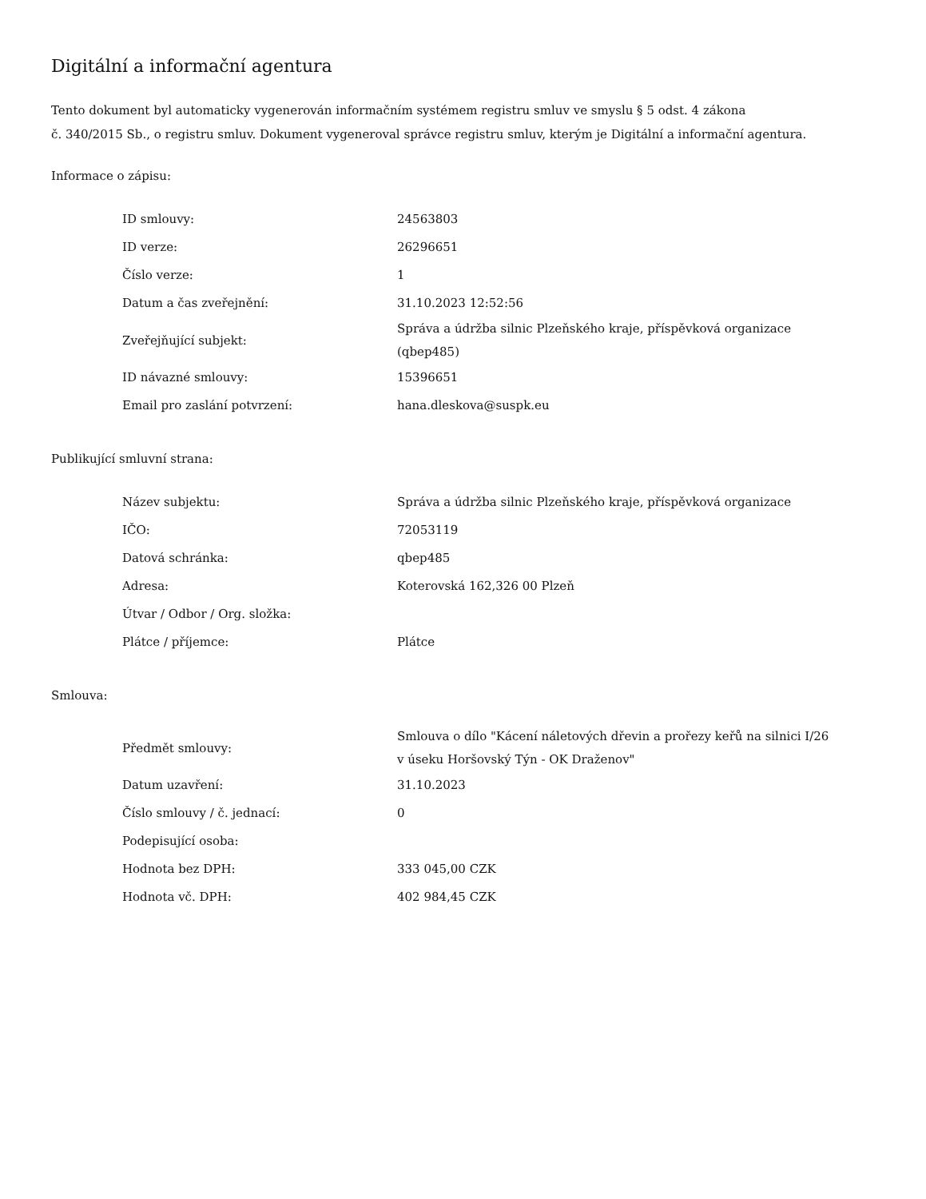Digitální a informační agentura
Tento dokument byl automaticky vygenerován informačním systémem registru smluv ve smyslu § 5 odst. 4 zákona
č. 340/2015 Sb., o registru smluv. Dokument vygeneroval správce registru smluv, kterým je Digitální a informační agentura.
Informace o zápisu:
| ID smlouvy: | 24563803 |
| ID verze: | 26296651 |
| Číslo verze: | 1 |
| Datum a čas zveřejnění: | 31.10.2023 12:52:56 |
| Zveřejňující subjekt: | Správa a údržba silnic Plzeňského kraje, příspěvková organizace (qbep485) |
| ID návazné smlouvy: | 15396651 |
| Email pro zaslání potvrzení: | hana.dleskova@suspk.eu |
Publikující smluvní strana:
| Název subjektu: | Správa a údržba silnic Plzeňského kraje, příspěvková organizace |
| IČO: | 72053119 |
| Datová schránka: | qbep485 |
| Adresa: | Koterovská 162,326 00 Plzeň |
| Útvar / Odbor / Org. složka: | |
| Plátce / příjemce: | Plátce |
Smlouva:
| Předmět smlouvy: | Smlouva o dílo "Kácení náletových dřevin a prořezy keřů na silnici I/26 v úseku Horšovský Týn - OK Draženov" |
| Datum uzavření: | 31.10.2023 |
| Číslo smlouvy / č. jednací: | 0 |
| Podepisující osoba: | |
| Hodnota bez DPH: | 333 045,00 CZK |
| Hodnota vč. DPH: | 402 984,45 CZK |